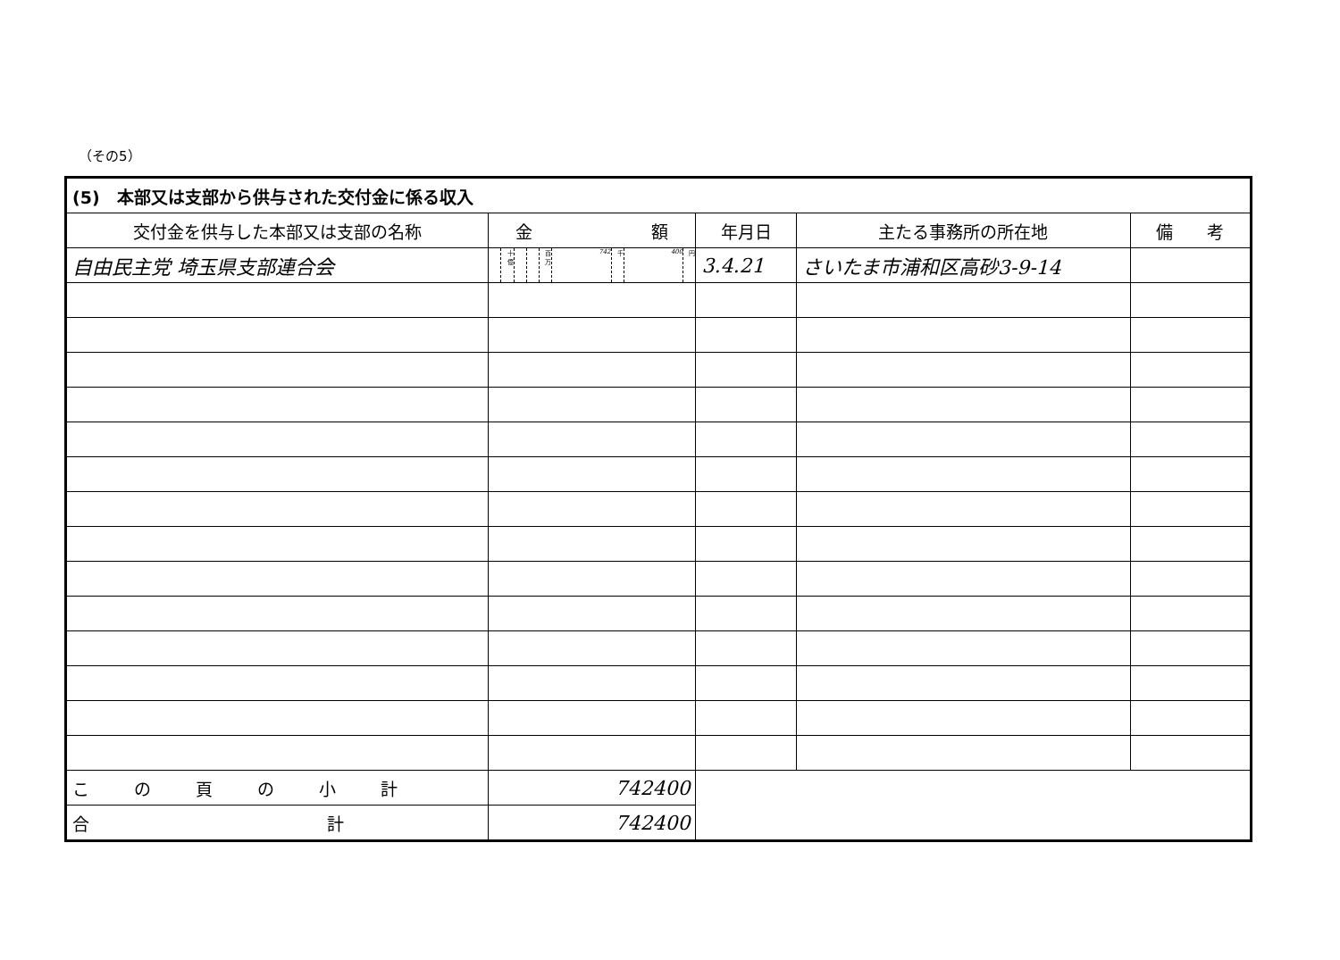（その5）
| (5) 本部又は支部から供与された交付金に係る収入 | | | | | | | | | | | | |
| --- | --- | --- | --- | --- | --- | --- | --- | --- | --- | --- | --- | --- |
| 交付金を供与した本部又は支部の名称 | 金 額 | | | | | | | | | 年月日 | 主たる事務所の所在地 | 備 考 |
| 自由民主党 埼玉県支部連合会 | | 十億 | | | 百万 | 742 | 千 | 400 | 円 | 3.4.21 | さいたま市浦和区高砂3-9-14 | |
| この頁の小計 | 742400 | | | | | | | | | | | |
| 合 計 | 742400 | | | | | | | | | | | |